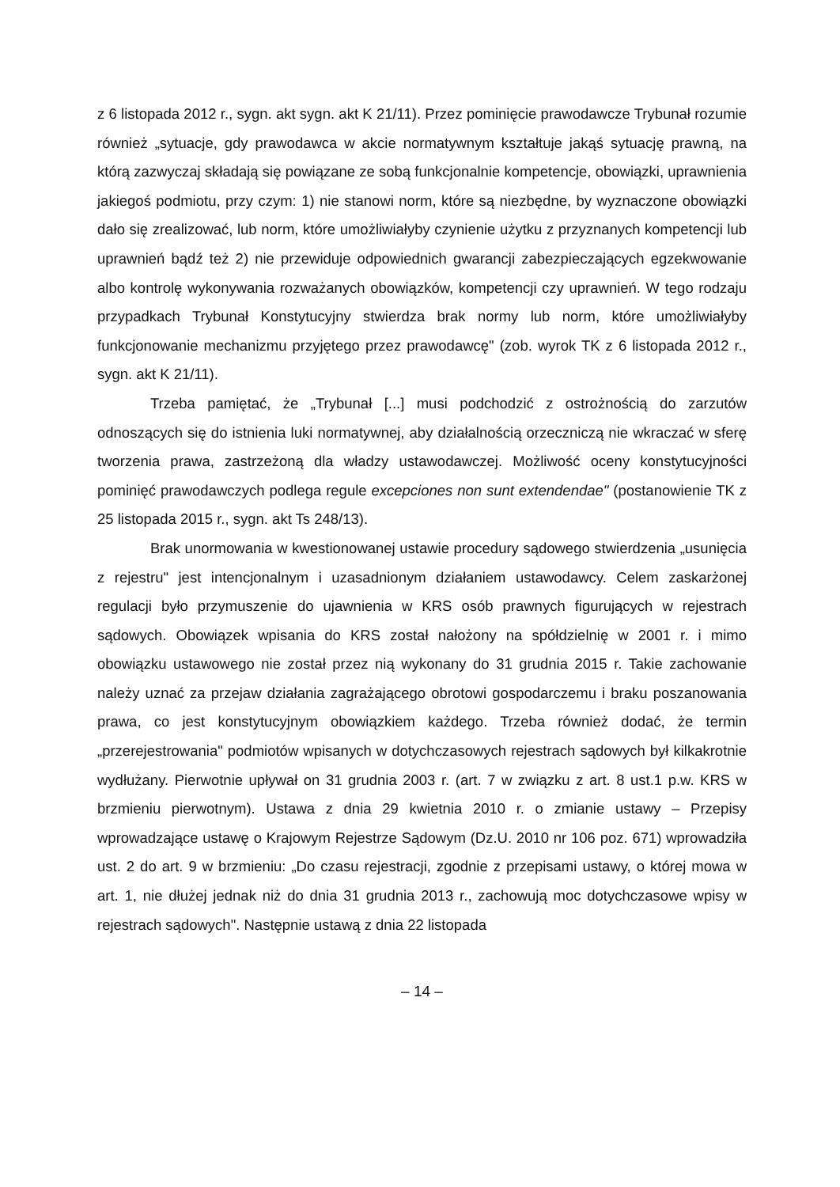z 6 listopada 2012 r., sygn. akt sygn. akt K 21/11). Przez pominięcie prawodawcze Trybunał rozumie również „sytuacje, gdy prawodawca w akcie normatywnym kształtuje jakąś sytuację prawną, na którą zazwyczaj składają się powiązane ze sobą funkcjonalnie kompetencje, obowiązki, uprawnienia jakiegoś podmiotu, przy czym: 1) nie stanowi norm, które są niezbędne, by wyznaczone obowiązki dało się zrealizować, lub norm, które umożliwiałyby czynienie użytku z przyznanych kompetencji lub uprawnień bądź też 2) nie przewiduje odpowiednich gwarancji zabezpieczających egzekwowanie albo kontrolę wykonywania rozważanych obowiązków, kompetencji czy uprawnień. W tego rodzaju przypadkach Trybunał Konstytucyjny stwierdza brak normy lub norm, które umożliwiałyby funkcjonowanie mechanizmu przyjętego przez prawodawcę" (zob. wyrok TK z 6 listopada 2012 r., sygn. akt K 21/11).
Trzeba pamiętać, że „Trybunał [...] musi podchodzić z ostrożnością do zarzutów odnoszących się do istnienia luki normatywnej, aby działalnością orzeczniczą nie wkraczać w sferę tworzenia prawa, zastrzeżoną dla władzy ustawodawczej. Możliwość oceny konstytucyjności pominięć prawodawczych podlega regule excepciones non sunt extendendae" (postanowienie TK z 25 listopada 2015 r., sygn. akt Ts 248/13).
Brak unormowania w kwestionowanej ustawie procedury sądowego stwierdzenia „usunięcia z rejestru" jest intencjonalnym i uzasadnionym działaniem ustawodawcy. Celem zaskarżonej regulacji było przymuszenie do ujawnienia w KRS osób prawnych figurujących w rejestrach sądowych. Obowiązek wpisania do KRS został nałożony na spółdzielnię w 2001 r. i mimo obowiązku ustawowego nie został przez nią wykonany do 31 grudnia 2015 r. Takie zachowanie należy uznać za przejaw działania zagrażającego obrotowi gospodarczemu i braku poszanowania prawa, co jest konstytucyjnym obowiązkiem każdego. Trzeba również dodać, że termin „przerejestrowania" podmiotów wpisanych w dotychczasowych rejestrach sądowych był kilkakrotnie wydłużany. Pierwotnie upływał on 31 grudnia 2003 r. (art. 7 w związku z art. 8 ust.1 p.w. KRS w brzmieniu pierwotnym). Ustawa z dnia 29 kwietnia 2010 r. o zmianie ustawy – Przepisy wprowadzające ustawę o Krajowym Rejestrze Sądowym (Dz.U. 2010 nr 106 poz. 671) wprowadziła ust. 2 do art. 9 w brzmieniu: „Do czasu rejestracji, zgodnie z przepisami ustawy, o której mowa w art. 1, nie dłużej jednak niż do dnia 31 grudnia 2013 r., zachowują moc dotychczasowe wpisy w rejestrach sądowych". Następnie ustawą z dnia 22 listopada
– 14 –